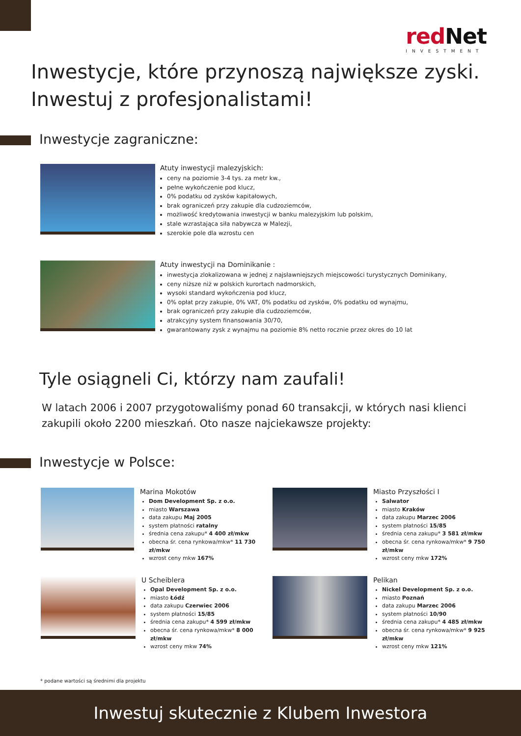redNet
INVESTMENT
Inwestycje, które przynoszą największe zyski.
Inwestuj z profesjonalistami!
Inwestycje zagraniczne:
Atuty inwestycji malezyjskich:
ceny na poziomie 3-4 tys. za metr kw.,
pełne wykończenie pod klucz,
0% podatku od zysków kapitałowych,
brak ograniczeń przy zakupie dla cudzoziemców,
możliwość kredytowania inwestycji w banku malezyjskim lub polskim,
stale wzrastająca siła nabywcza w Malezji,
szerokie pole dla wzrostu cen
Atuty inwestycji na Dominikanie :
inwestycja zlokalizowana w jednej z najsławniejszych miejscowości turystycznych Dominikany,
ceny niższe niż w polskich kurortach nadmorskich,
wysoki standard wykończenia pod klucz,
0% opłat przy zakupie, 0% VAT, 0% podatku od zysków, 0% podatku od wynajmu,
brak ograniczeń przy zakupie dla cudzoziemców,
atrakcyjny system finansowania 30/70,
gwarantowany zysk z wynajmu na poziomie 8% netto rocznie przez okres do 10 lat
Tyle osiągneli Ci, którzy nam zaufali!
W latach 2006 i 2007 przygotowaliśmy ponad 60 transakcji, w których nasi klienci zakupili około 2200 mieszkań. Oto nasze najciekawsze projekty:
Inwestycje w Polsce:
Marina Mokotów
Dom Development Sp. z o.o.
miasto Warszawa
data zakupu Maj 2005
system płatności ratalny
średnia cena zakupu* 4 400 zł/mkw
obecna śr. cena rynkowa/mkw* 11 730 zł/mkw
wzrost ceny mkw 167%
Miasto Przyszłości I
Salwator
miasto Kraków
data zakupu Marzec 2006
system płatności 15/85
średnia cena zakupu* 3 581 zł/mkw
obecna śr. cena rynkowa/mkw* 9 750 zł/mkw
wzrost ceny mkw 172%
U Scheiblera
Opal Development Sp. z o.o.
miasto Łódź
data zakupu Czerwiec 2006
system płatności 15/85
średnia cena zakupu* 4 599 zł/mkw
obecna śr. cena rynkowa/mkw* 8 000 zł/mkw
wzrost ceny mkw 74%
Pelikan
Nickel Development Sp. z o.o.
miasto Poznań
data zakupu Marzec 2006
system płatności 10/90
średnia cena zakupu* 4 485 zł/mkw
obecna śr. cena rynkowa/mkw* 9 925 zł/mkw
wzrost ceny mkw 121%
* podane wartości są średnimi dla projektu
Inwestuj skutecznie z Klubem Inwestora